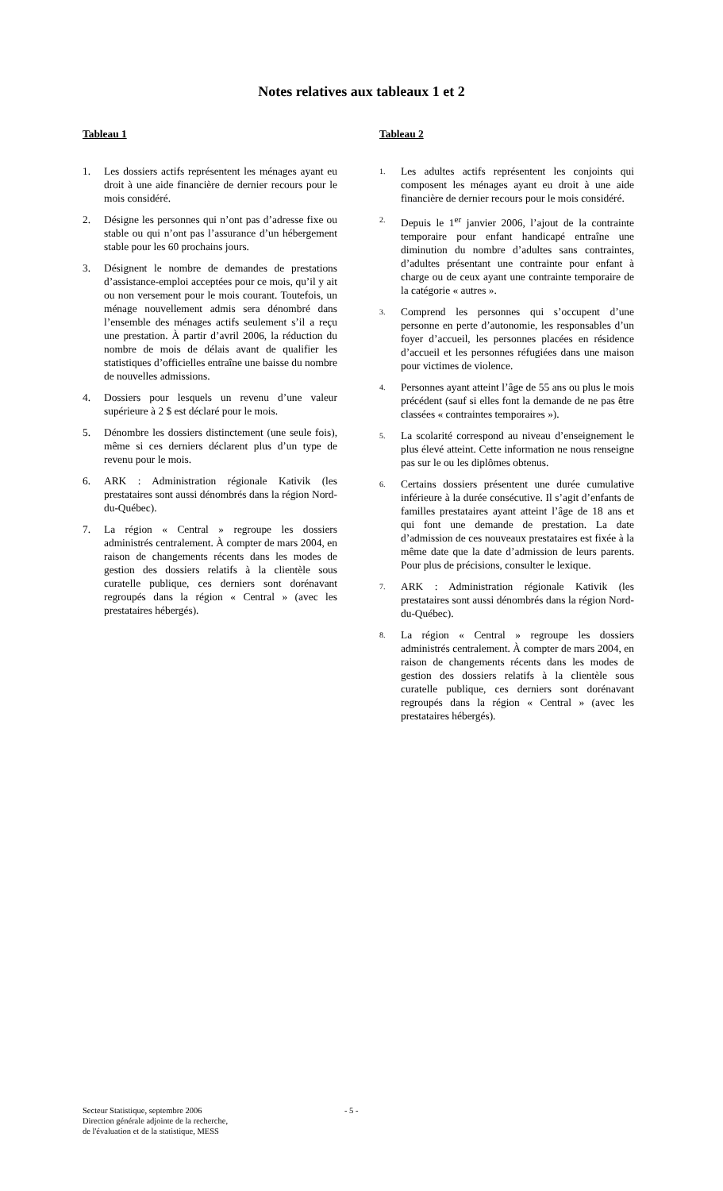Notes relatives aux tableaux 1 et 2
Tableau 1
1. Les dossiers actifs représentent les ménages ayant eu droit à une aide financière de dernier recours pour le mois considéré.
2. Désigne les personnes qui n’ont pas d’adresse fixe ou stable ou qui n’ont pas l’assurance d’un hébergement stable pour les 60 prochains jours.
3. Désignent le nombre de demandes de prestations d’assistance-emploi acceptées pour ce mois, qu’il y ait ou non versement pour le mois courant. Toutefois, un ménage nouvellement admis sera dénombré dans l’ensemble des ménages actifs seulement s’il a reçu une prestation. À partir d’avril 2006, la réduction du nombre de mois de délais avant de qualifier les statistiques d’officielles entraîne une baisse du nombre de nouvelles admissions.
4. Dossiers pour lesquels un revenu d’une valeur supérieure à 2 $ est déclaré pour le mois.
5. Dénombre les dossiers distinctement (une seule fois), même si ces derniers déclarent plus d’un type de revenu pour le mois.
6. ARK : Administration régionale Kativik (les prestataires sont aussi dénombrés dans la région Nord-du-Québec).
7. La région « Central » regroupe les dossiers administrés centralement. À compter de mars 2004, en raison de changements récents dans les modes de gestion des dossiers relatifs à la clientèle sous curatelle publique, ces derniers sont dorénavant regroupés dans la région « Central » (avec les prestataires hébergés).
Tableau 2
1. Les adultes actifs représentent les conjoints qui composent les ménages ayant eu droit à une aide financière de dernier recours pour le mois considéré.
2. Depuis le 1<sup>er</sup> janvier 2006, l’ajout de la contrainte temporaire pour enfant handicapé entraîne une diminution du nombre d’adultes sans contraintes, d’adultes présentant une contrainte pour enfant à charge ou de ceux ayant une contrainte temporaire de la catégorie « autres ».
3. Comprend les personnes qui s’occupent d’une personne en perte d’autonomie, les responsables d’un foyer d’accueil, les personnes placées en résidence d’accueil et les personnes réfugiées dans une maison pour victimes de violence.
4. Personnes ayant atteint l’âge de 55 ans ou plus le mois précédent (sauf si elles font la demande de ne pas être classées « contraintes temporaires »).
5. La scolarité correspond au niveau d’enseignement le plus élevé atteint. Cette information ne nous renseigne pas sur le ou les diplômes obtenus.
6. Certains dossiers présentent une durée cumulative inférieure à la durée consécutive. Il s’agit d’enfants de familles prestataires ayant atteint l’âge de 18 ans et qui font une demande de prestation. La date d’admission de ces nouveaux prestataires est fixée à la même date que la date d’admission de leurs parents. Pour plus de précisions, consulter le lexique.
7. ARK : Administration régionale Kativik (les prestataires sont aussi dénombrés dans la région Nord-du-Québec).
8. La région « Central » regroupe les dossiers administrés centralement. À compter de mars 2004, en raison de changements récents dans les modes de gestion des dossiers relatifs à la clientèle sous curatelle publique, ces derniers sont dorénavant regroupés dans la région « Central » (avec les prestataires hébergés).
Secteur Statistique, septembre 2006
Direction générale adjointe de la recherche,
de l'évaluation et de la statistique, MESS
- 5 -